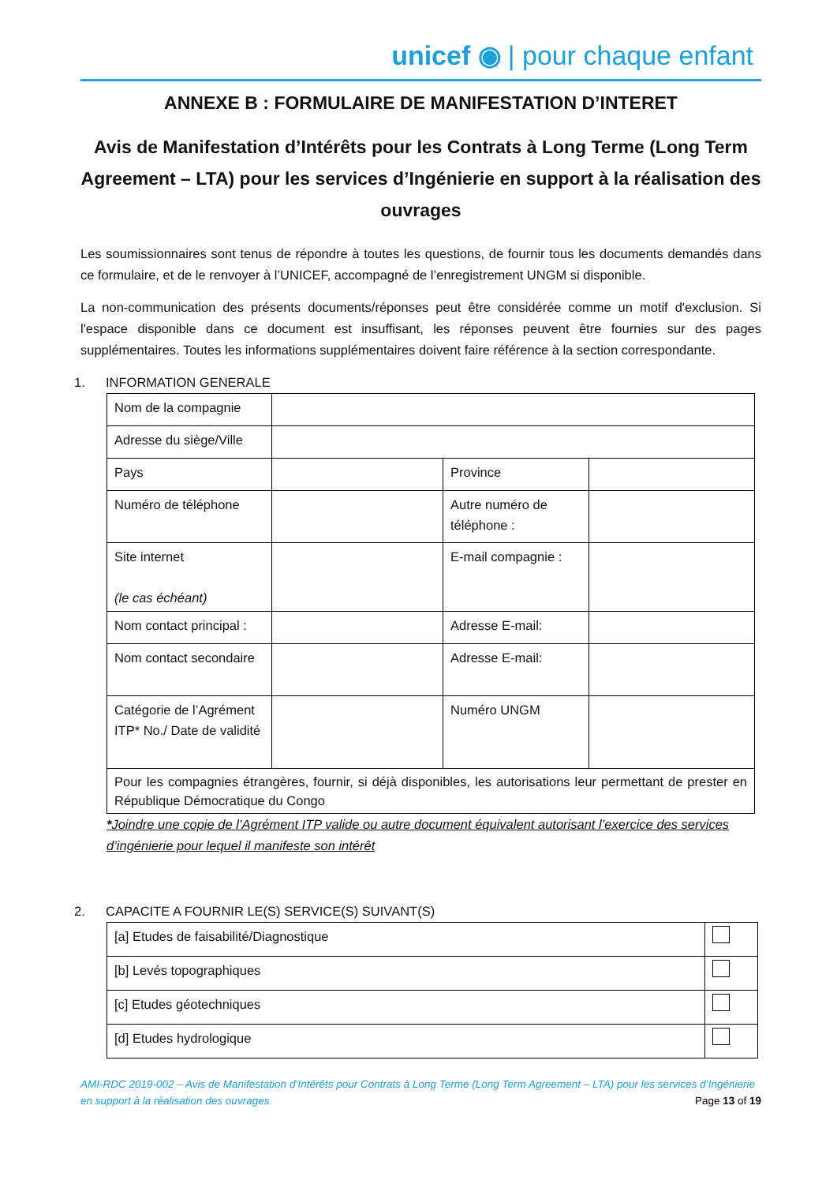unicef ◉ | pour chaque enfant
ANNEXE B : FORMULAIRE DE MANIFESTATION D’INTERET
Avis de Manifestation d’Intérêts pour les Contrats à Long Terme (Long Term Agreement – LTA) pour les services d’Ingénierie en support à la réalisation des ouvrages
Les soumissionnaires sont tenus de répondre à toutes les questions, de fournir tous les documents demandés dans ce formulaire, et de le renvoyer à l’UNICEF, accompagné de l’enregistrement UNGM si disponible.
La non-communication des présents documents/réponses peut être considérée comme un motif d'exclusion. Si l'espace disponible dans ce document est insuffisant, les réponses peuvent être fournies sur des pages supplémentaires. Toutes les informations supplémentaires doivent faire référence à la section correspondante.
1. INFORMATION GENERALE
| Nom de la compagnie | | | |
| Adresse du siège/Ville | | | |
| Pays | | Province | |
| Numéro de téléphone | | Autre numéro de téléphone : | |
| Site internet (le cas échéant) | | E-mail compagnie : | |
| Nom contact principal : | | Adresse E-mail: | |
| Nom contact secondaire | | Adresse E-mail: | |
| Catégorie de l’Agrément ITP* No./ Date de validité | | Numéro UNGM | |
| Pour les compagnies étrangères, fournir, si déjà disponibles, les autorisations leur permettant de prester en République Démocratique du Congo | | | |
*Joindre une copie de l’Agrément ITP valide ou autre document équivalent autorisant l’exercice des services d’ingénierie pour lequel il manifeste son intérêt
2. CAPACITE A FOURNIR LE(S) SERVICE(S) SUIVANT(S)
| [a] Etudes de faisabilité/Diagnostique | |
| [b] Levés topographiques | |
| [c] Etudes géotechniques | |
| [d] Etudes hydrologique | |
AMI-RDC 2019-002 – Avis de Manifestation d’Intérêts pour Contrats à Long Terme (Long Term Agreement – LTA) pour les services d’Ingénierie en support à la réalisation des ouvrages Page 13 of 19